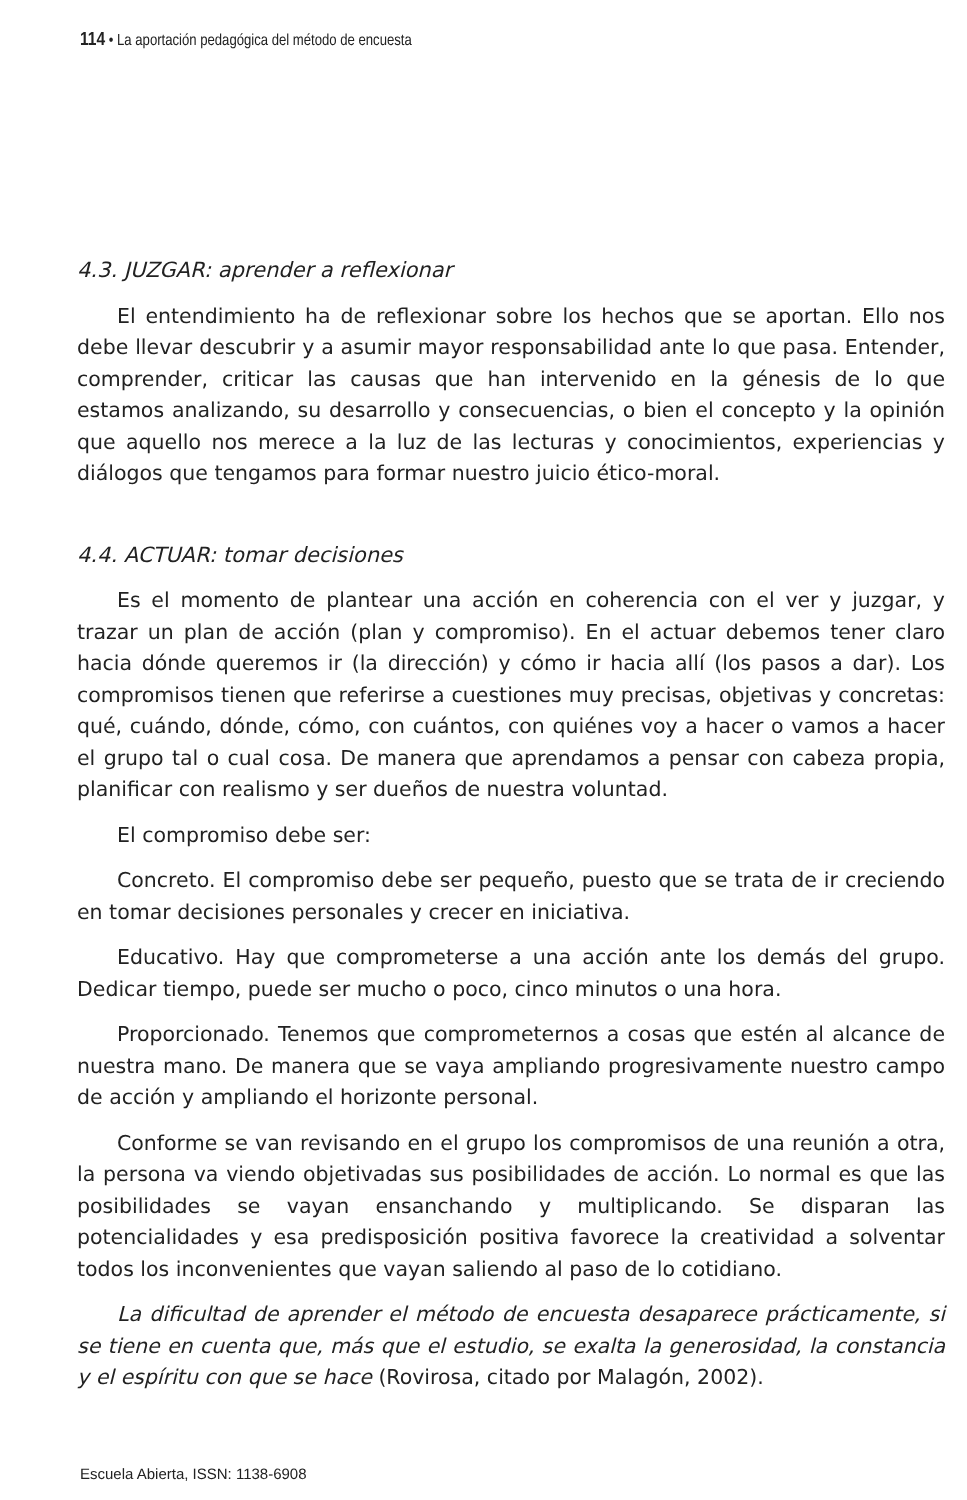114 • La aportación pedagógica del método de encuesta
4.3. JUZGAR: aprender a reflexionar
El entendimiento ha de reflexionar sobre los hechos que se aportan. Ello nos debe llevar descubrir y a asumir mayor responsabilidad ante lo que pasa. Entender, comprender, criticar las causas que han intervenido en la génesis de lo que estamos analizando, su desarrollo y consecuencias, o bien el concepto y la opinión que aquello nos merece a la luz de las lecturas y conocimientos, experiencias y diálogos que tengamos para formar nuestro juicio ético-moral.
4.4. ACTUAR: tomar decisiones
Es el momento de plantear una acción en coherencia con el ver y juzgar, y trazar un plan de acción (plan y compromiso). En el actuar debemos tener claro hacia dónde queremos ir (la dirección) y cómo ir hacia allí (los pasos a dar). Los compromisos tienen que referirse a cuestiones muy precisas, objetivas y concretas: qué, cuándo, dónde, cómo, con cuántos, con quiénes voy a hacer o vamos a hacer el grupo tal o cual cosa. De manera que aprendamos a pensar con cabeza propia, planificar con realismo y ser dueños de nuestra voluntad.
El compromiso debe ser:
Concreto. El compromiso debe ser pequeño, puesto que se trata de ir creciendo en tomar decisiones personales y crecer en iniciativa.
Educativo. Hay que comprometerse a una acción ante los demás del grupo. Dedicar tiempo, puede ser mucho o poco, cinco minutos o una hora.
Proporcionado. Tenemos que comprometernos a cosas que estén al alcance de nuestra mano. De manera que se vaya ampliando progresivamente nuestro campo de acción y ampliando el horizonte personal.
Conforme se van revisando en el grupo los compromisos de una reunión a otra, la persona va viendo objetivadas sus posibilidades de acción. Lo normal es que las posibilidades se vayan ensanchando y multiplicando. Se disparan las potencialidades y esa predisposición positiva favorece la creatividad a solventar todos los inconvenientes que vayan saliendo al paso de lo cotidiano.
La dificultad de aprender el método de encuesta desaparece prácticamente, si se tiene en cuenta que, más que el estudio, se exalta la generosidad, la constancia y el espíritu con que se hace (Rovirosa, citado por Malagón, 2002).
Escuela Abierta, ISSN: 1138-6908